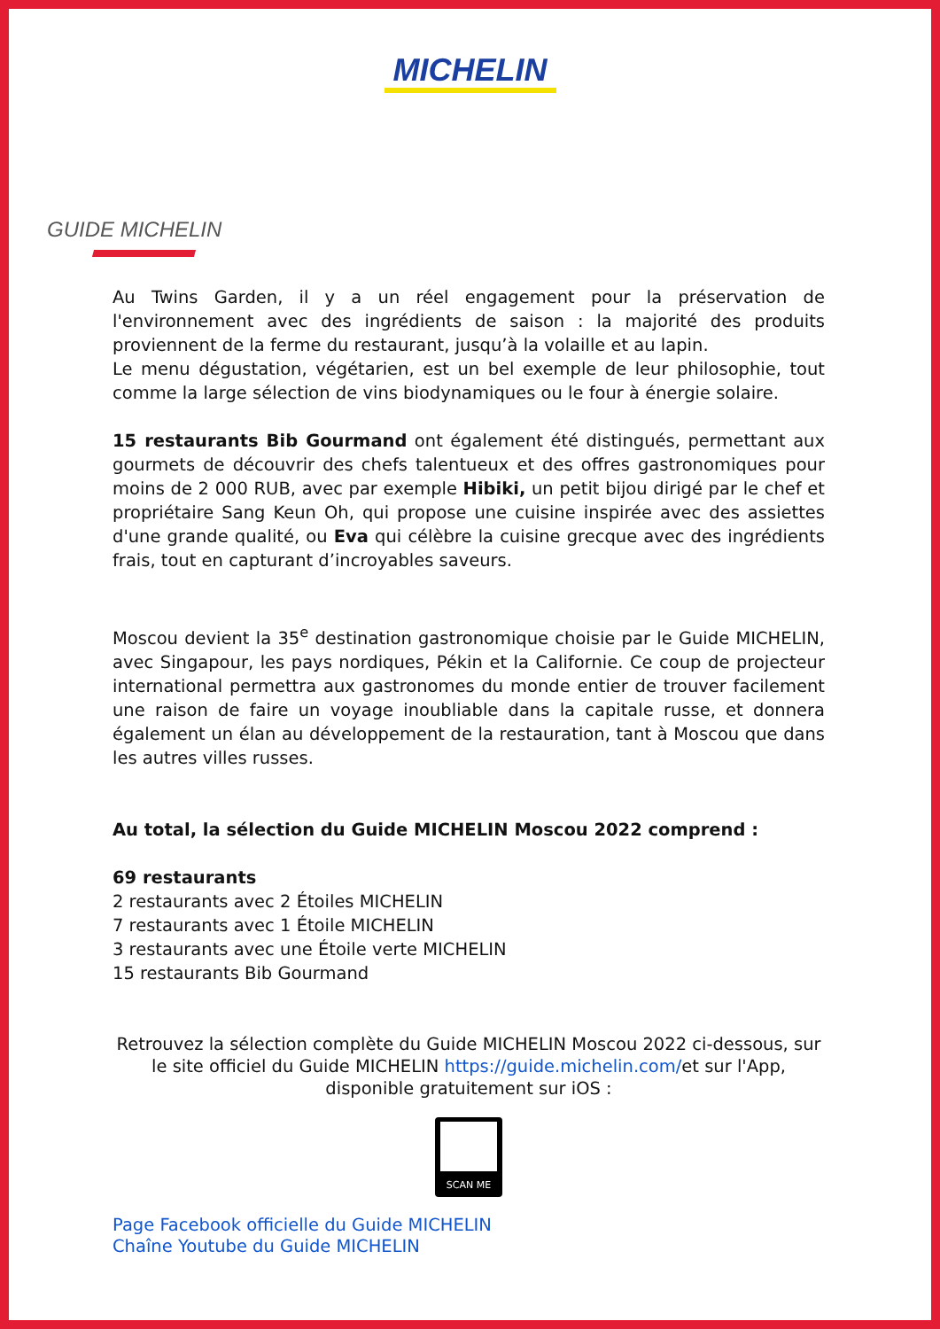MICHELIN
GUIDE MICHELIN
Au Twins Garden, il y a un réel engagement pour la préservation de l'environnement avec des ingrédients de saison : la majorité des produits proviennent de la ferme du restaurant, jusqu’à la volaille et au lapin.
Le menu dégustation, végétarien, est un bel exemple de leur philosophie, tout comme la large sélection de vins biodynamiques ou le four à énergie solaire.
15 restaurants Bib Gourmand ont également été distingués, permettant aux gourmets de découvrir des chefs talentueux et des offres gastronomiques pour moins de 2 000 RUB, avec par exemple Hibiki, un petit bijou dirigé par le chef et propriétaire Sang Keun Oh, qui propose une cuisine inspirée avec des assiettes d'une grande qualité, ou Eva qui célèbre la cuisine grecque avec des ingrédients frais, tout en capturant d’incroyables saveurs.
Moscou devient la 35<sup>e</sup> destination gastronomique choisie par le Guide MICHELIN, avec Singapour, les pays nordiques, Pékin et la Californie. Ce coup de projecteur international permettra aux gastronomes du monde entier de trouver facilement une raison de faire un voyage inoubliable dans la capitale russe, et donnera également un élan au développement de la restauration, tant à Moscou que dans les autres villes russes.
Au total, la sélection du Guide MICHELIN Moscou 2022 comprend :
69 restaurants
2 restaurants avec 2 Étoiles MICHELIN
7 restaurants avec 1 Étoile MICHELIN
3 restaurants avec une Étoile verte MICHELIN
15 restaurants Bib Gourmand
Retrouvez la sélection complète du Guide MICHELIN Moscou 2022 ci-dessous, sur le site officiel du Guide MICHELIN https://guide.michelin.com/et sur l'App, disponible gratuitement sur iOS :
SCAN ME
Page Facebook officielle du Guide MICHELIN
Chaîne Youtube du Guide MICHELIN